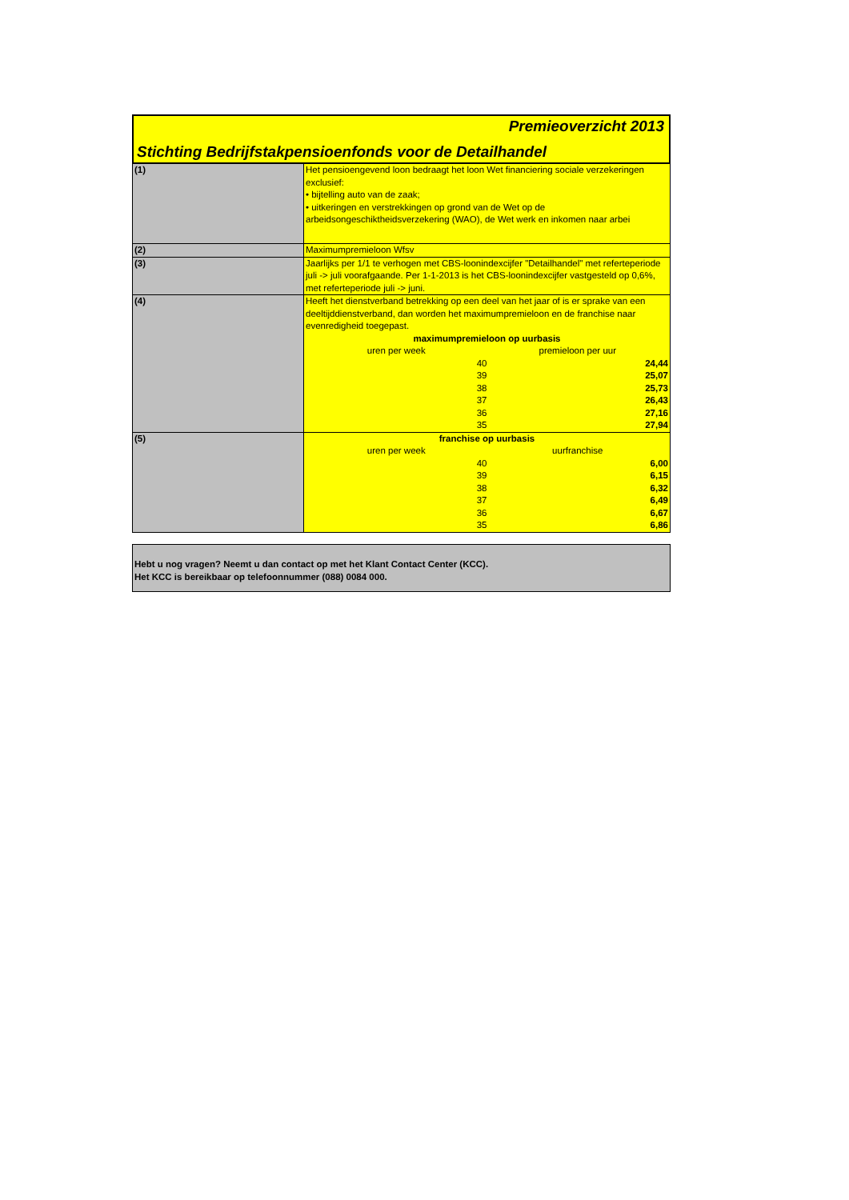Premieoverzicht 2013
Stichting Bedrijfstakpensioenfonds voor de Detailhandel
| (1) | Het pensioengevend loon bedraagt het loon Wet financiering sociale verzekeringen exclusief: • bijtelling auto van de zaak; • uitkeringen en verstrekkingen op grond van de Wet op de arbeidsongeschiktheidsverzekering (WAO), de Wet werk en inkomen naar arbei |
| (2) | Maximumpremieloon Wfsv |
| (3) | Jaarlijks per 1/1 te verhogen met CBS-loonindexcijfer "Detailhandel" met referteperiode juli -> juli voorafgaande. Per 1-1-2013 is het CBS-loonindexcijfer vastgesteld op 0,6%, met referteperiode juli -> juni. |
| (4) | Heeft het dienstverband betrekking op een deel van het jaar of is er sprake van een deeltijddienstverband, dan worden het maximumpremieloon en de franchise naar evenredigheid toegepast. / maximumpremieloon op uurbasis / / / uren per week / premieloon per uur / / 40 / 24,44 / / 39 / 25,07 / / 38 / 25,73 / / 37 / 26,43 / / 36 / 27,16 / / 35 / 27,94 / |
| (5) | / franchise op uurbasis / / / uren per week / uurfranchise / / 40 / 6,00 / / 39 / 6,15 / / 38 / 6,32 / / 37 / 6,49 / / 36 / 6,67 / / 35 / 6,86 / |
Hebt u nog vragen? Neemt u dan contact op met het Klant Contact Center (KCC).
Het KCC is bereikbaar op telefoonnummer (088) 0084 000.